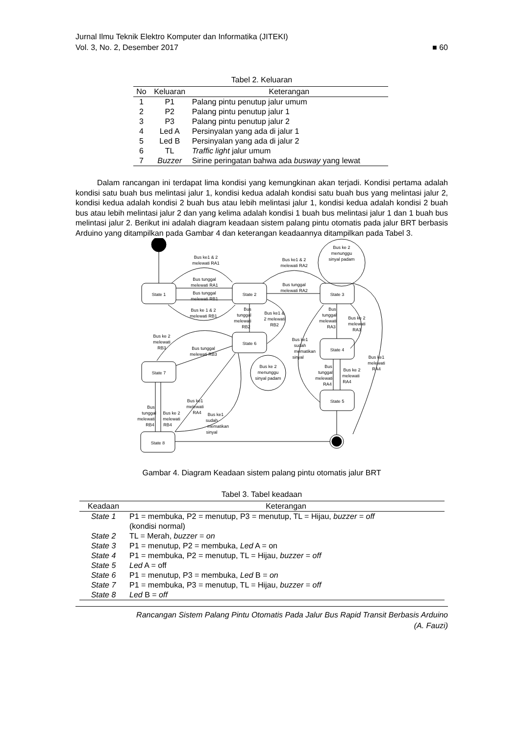Jurnal Ilmu Teknik Elektro Komputer dan Informatika (JITEKI)
Vol. 3, No. 2, Desember 2017 ■ 60
Tabel 2. Keluaran
| No | Keluaran | Keterangan |
| --- | --- | --- |
| 1 | P1 | Palang pintu penutup jalur umum |
| 2 | P2 | Palang pintu penutup jalur 1 |
| 3 | P3 | Palang pintu penutup jalur 2 |
| 4 | Led A | Persinyalan yang ada di jalur 1 |
| 5 | Led B | Persinyalan yang ada di jalur 2 |
| 6 | TL | Traffic light jalur umum |
| 7 | Buzzer | Sirine peringatan bahwa ada busway yang lewat |
Dalam rancangan ini terdapat lima kondisi yang kemungkinan akan terjadi. Kondisi pertama adalah kondisi satu buah bus melintasi jalur 1, kondisi kedua adalah kondisi satu buah bus yang melintasi jalur 2, kondisi kedua adalah kondisi 2 buah bus atau lebih melintasi jalur 1, kondisi kedua adalah kondisi 2 buah bus atau lebih melintasi jalur 2 dan yang kelima adalah kondisi 1 buah bus melintasi jalur 1 dan 1 buah bus melintasi jalur 2. Berikut ini adalah diagram keadaan sistem palang pintu otomatis pada jalur BRT berbasis Arduino yang ditampilkan pada Gambar 4 dan keterangan keadaannya ditampilkan pada Tabel 3.
State 1
State 2
State 3
State 6
State 4
State 7
State 5
State 8
Bus ke1 & 2
melewati RA1
Bus tunggal
melewati RA1
Bus tunggal
melewati RB1
Bus ke 1 & 2
melewati RB1
Bus ke1 & 2
melewati RA2
Bus tunggal
melewati RA2
Bus ke 2
menunggu
sinyal padam
Bus
tunggal
melewati
RB2
Bus ke1 &
2 melewati
RB2
Bus
tunggal
melewati
RA3
Bus ke 2
melewati
RA3
Bus ke1
sudah
mematikan
sinyal
Bus ke1
melewati
RA4
Bus
tunggal
melewati
RA4
Bus ke 2
melewati
RA4
Bus ke 2
melewati
RB3
Bus tunggal
melewati RB3
Bus ke 2
menunggu
sinyal padam
Bus ke1
melewati
RA4
Bus ke1
sudah
mematikan
sinyal
Bus
tunggal
melewati
RB4
Bus ke 2
melewati
RB4
Gambar 4. Diagram Keadaan sistem palang pintu otomatis jalur BRT
Tabel 3. Tabel keadaan
| Keadaan | Keterangan |
| --- | --- |
| State 1 | P1 = membuka, P2 = menutup, P3 = menutup, TL = Hijau, buzzer = off (kondisi normal) |
| State 2 | TL = Merah, buzzer = on |
| State 3 | P1 = menutup, P2 = membuka, Led A = on |
| State 4 | P1 = membuka, P2 = menutup, TL = Hijau, buzzer = off |
| State 5 | Led A = off |
| State 6 | P1 = menutup, P3 = membuka, Led B = on |
| State 7 | P1 = membuka, P3 = menutup, TL = Hijau, buzzer = off |
| State 8 | Led B = off |
Rancangan Sistem Palang Pintu Otomatis Pada Jalur Bus Rapid Transit Berbasis Arduino
(A. Fauzi)